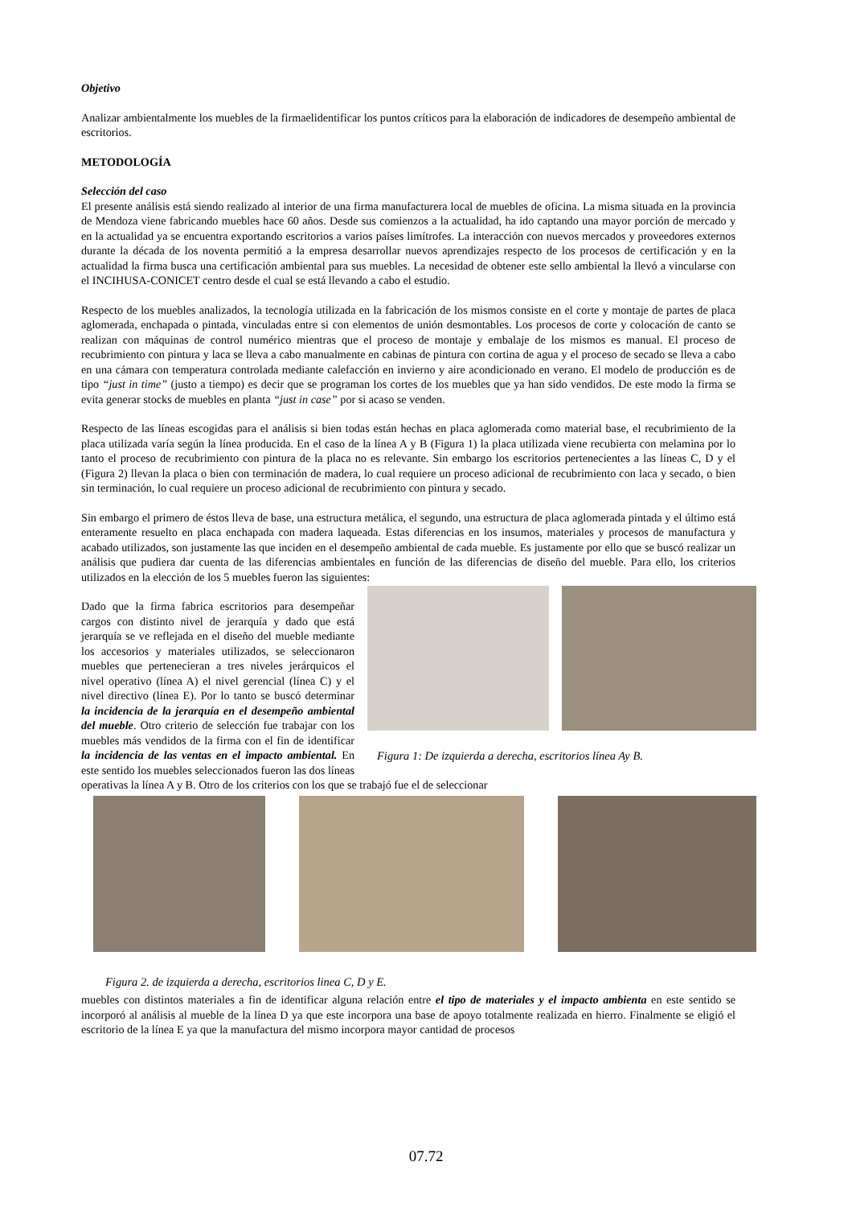Objetivo
Analizar ambientalmente los muebles de la firmaelidentificar los puntos críticos para la elaboración de indicadores de desempeño ambiental de escritorios.
METODOLOGÍA
Selección del caso
El presente análisis está siendo realizado al interior de una firma manufacturera local de muebles de oficina. La misma situada en la provincia de Mendoza viene fabricando muebles hace 60 años. Desde sus comienzos a la actualidad, ha ido captando una mayor porción de mercado y en la actualidad ya se encuentra exportando escritorios a varios países limítrofes. La interacción con nuevos mercados y proveedores externos durante la década de los noventa permitió a la empresa desarrollar nuevos aprendizajes respecto de los procesos de certificación y en la actualidad la firma busca una certificación ambiental para sus muebles. La necesidad de obtener este sello ambiental la llevó a vincularse con el INCIHUSA-CONICET centro desde el cual se está llevando a cabo el estudio.
Respecto de los muebles analizados, la tecnología utilizada en la fabricación de los mismos consiste en el corte y montaje de partes de placa aglomerada, enchapada o pintada, vinculadas entre si con elementos de unión desmontables. Los procesos de corte y colocación de canto se realizan con máquinas de control numérico mientras que el proceso de montaje y embalaje de los mismos es manual. El proceso de recubrimiento con pintura y laca se lleva a cabo manualmente en cabinas de pintura con cortina de agua y el proceso de secado se lleva a cabo en una cámara con temperatura controlada mediante calefacción en invierno y aire acondicionado en verano. El modelo de producción es de tipo “just in time” (justo a tiempo) es decir que se programan los cortes de los muebles que ya han sido vendidos. De este modo la firma se evita generar stocks de muebles en planta “just in case” por si acaso se venden.
Respecto de las líneas escogidas para el análisis si bien todas están hechas en placa aglomerada como material base, el recubrimiento de la placa utilizada varía según la línea producida. En el caso de la línea A y B (Figura 1) la placa utilizada viene recubierta con melamina por lo tanto el proceso de recubrimiento con pintura de la placa no es relevante. Sin embargo los escritorios pertenecientes a las líneas C, D y el (Figura 2) llevan la placa o bien con terminación de madera, lo cual requiere un proceso adicional de recubrimiento con laca y secado, o bien sin terminación, lo cual requiere un proceso adicional de recubrimiento con pintura y secado.
Sin embargo el primero de éstos lleva de base, una estructura metálica, el segundo, una estructura de placa aglomerada pintada y el último está enteramente resuelto en placa enchapada con madera laqueada. Estas diferencias en los insumos, materiales y procesos de manufactura y acabado utilizados, son justamente las que inciden en el desempeño ambiental de cada mueble. Es justamente por ello que se buscó realizar un análisis que pudiera dar cuenta de las diferencias ambientales en función de las diferencias de diseño del mueble. Para ello, los criterios utilizados en la elección de los 5 muebles fueron las siguientes:
Figura 1: De izquierda a derecha, escritorios línea Ay B.
Dado que la firma fabrica escritorios para desempeñar cargos con distinto nivel de jerarquía y dado que está jerarquía se ve reflejada en el diseño del mueble mediante los accesorios y materiales utilizados, se seleccionaron muebles que pertenecieran a tres niveles jerárquicos el nivel operativo (línea A) el nivel gerencial (línea C) y el nivel directivo (línea E). Por lo tanto se buscó determinar la incidencia de la jerarquía en el desempeño ambiental del mueble. Otro criterio de selección fue trabajar con los muebles más vendidos de la firma con el fin de identificar la incidencia de las ventas en el impacto ambiental. En este sentido los muebles seleccionados fueron las dos líneas operativas la línea A y B. Otro de los criterios con los que se trabajó fue el de seleccionar
Figura 2. de izquierda a derecha, escritorios linea C, D y E.
muebles con distintos materiales a fin de identificar alguna relación entre el tipo de materiales y el impacto ambienta en este sentido se incorporó al análisis al mueble de la línea D ya que este incorpora una base de apoyo totalmente realizada en hierro. Finalmente se eligió el escritorio de la línea E ya que la manufactura del mismo incorpora mayor cantidad de procesos
07.72